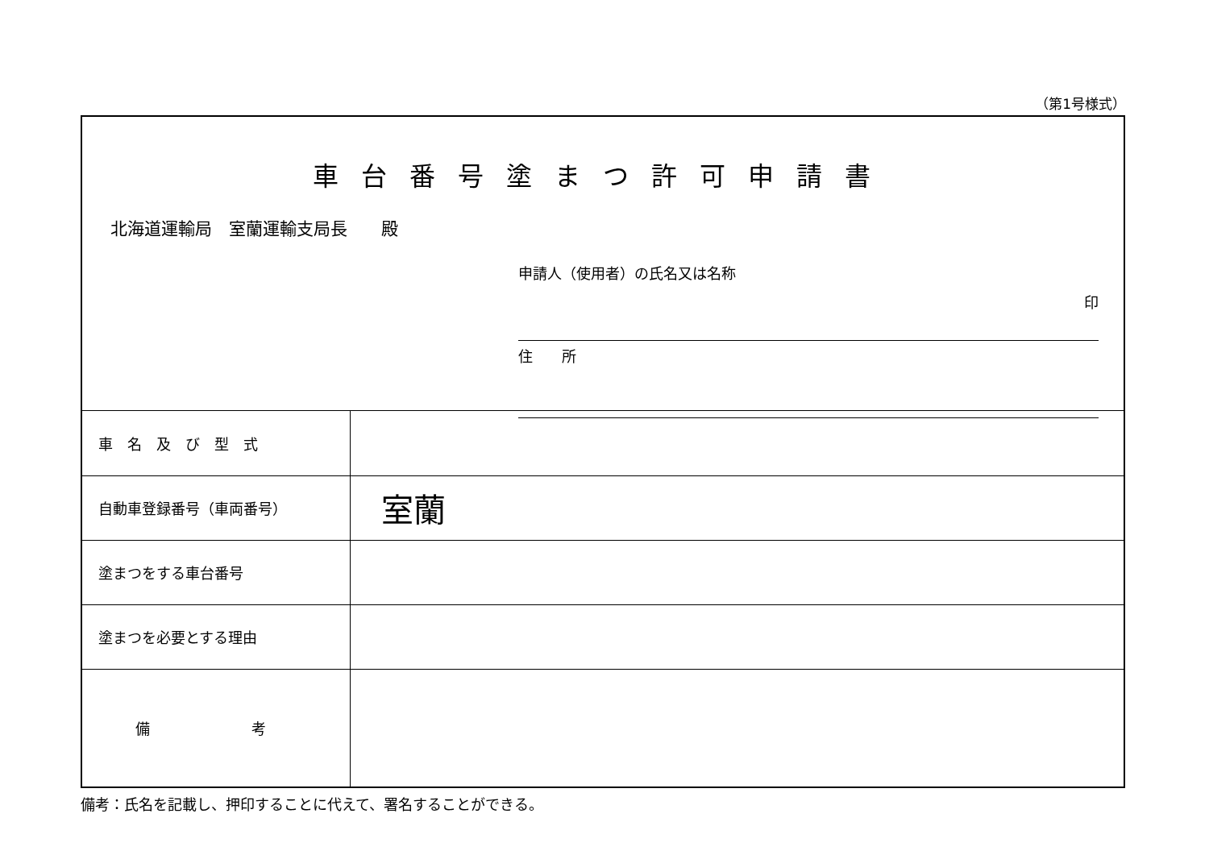（第1号様式）
車台番号塗まつ許可申請書
北海道運輸局　室蘭運輸支局長　　殿
申請人（使用者）の氏名又は名称
印
住　　所
| 車 名 及 び 型 式 | |
| 自動車登録番号（車両番号） | 室蘭 |
| 塗まつをする車台番号 | |
| 塗まつを必要とする理由 | |
| 備 考 | |
備考：氏名を記載し、押印することに代えて、署名することができる。